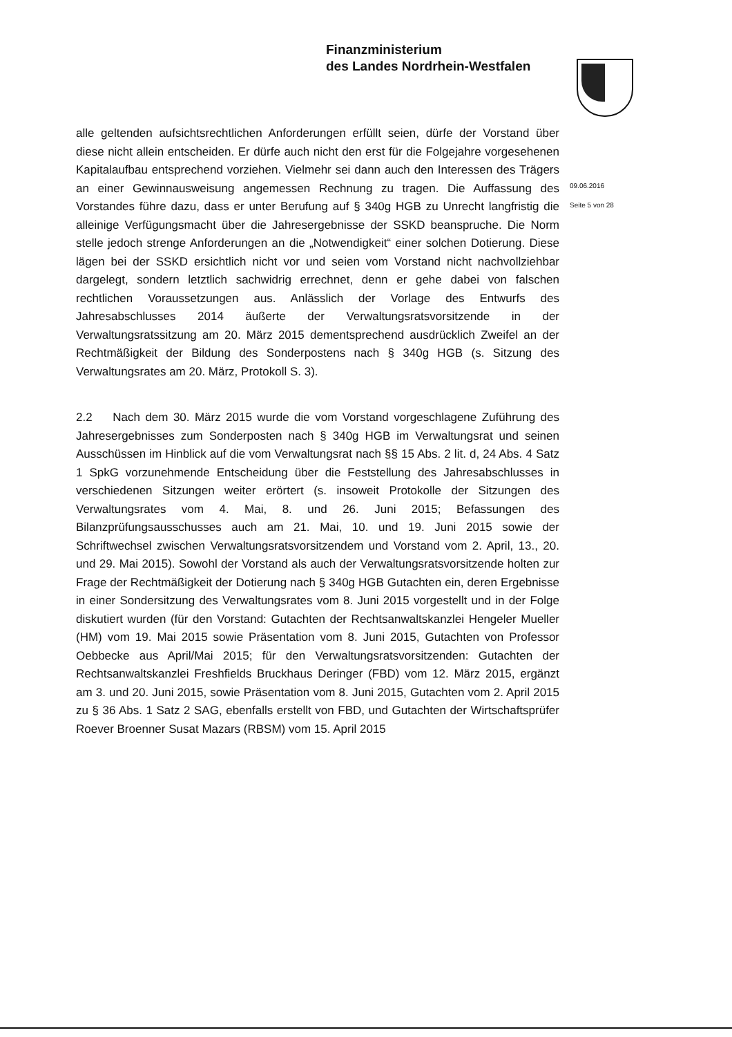Finanzministerium
des Landes Nordrhein-Westfalen
09.06.2016
Seite 5 von 28
alle geltenden aufsichtsrechtlichen Anforderungen erfüllt seien, dürfe der Vorstand über diese nicht allein entscheiden. Er dürfe auch nicht den erst für die Folgejahre vorgesehenen Kapitalaufbau entsprechend vorziehen. Vielmehr sei dann auch den Interessen des Trägers an einer Gewinnausweisung angemessen Rechnung zu tragen. Die Auffassung des Vorstandes führe dazu, dass er unter Berufung auf § 340g HGB zu Unrecht langfristig die alleinige Verfügungsmacht über die Jahresergebnisse der SSKD beanspruche. Die Norm stelle jedoch strenge Anforderungen an die „Notwendigkeit“ einer solchen Dotierung. Diese lägen bei der SSKD ersichtlich nicht vor und seien vom Vorstand nicht nachvollziehbar dargelegt, sondern letztlich sachwidrig errechnet, denn er gehe dabei von falschen rechtlichen Voraussetzungen aus. Anlässlich der Vorlage des Entwurfs des Jahresabschlusses 2014 äußerte der Verwaltungsratsvorsitzende in der Verwaltungsratssitzung am 20. März 2015 dementsprechend ausdrücklich Zweifel an der Rechtmäßigkeit der Bildung des Sonderpostens nach § 340g HGB (s. Sitzung des Verwaltungsrates am 20. März, Protokoll S. 3).
2.2 Nach dem 30. März 2015 wurde die vom Vorstand vorgeschlagene Zuführung des Jahresergebnisses zum Sonderposten nach § 340g HGB im Verwaltungsrat und seinen Ausschüssen im Hinblick auf die vom Verwaltungsrat nach §§ 15 Abs. 2 lit. d, 24 Abs. 4 Satz 1 SpkG vorzunehmende Entscheidung über die Feststellung des Jahresabschlusses in verschiedenen Sitzungen weiter erörtert (s. insoweit Protokolle der Sitzungen des Verwaltungsrates vom 4. Mai, 8. und 26. Juni 2015; Befassungen des Bilanzprüfungsausschusses auch am 21. Mai, 10. und 19. Juni 2015 sowie der Schriftwechsel zwischen Verwaltungsratsvorsitzendem und Vorstand vom 2. April, 13., 20. und 29. Mai 2015). Sowohl der Vorstand als auch der Verwaltungsratsvorsitzende holten zur Frage der Rechtmäßigkeit der Dotierung nach § 340g HGB Gutachten ein, deren Ergebnisse in einer Sondersitzung des Verwaltungsrates vom 8. Juni 2015 vorgestellt und in der Folge diskutiert wurden (für den Vorstand: Gutachten der Rechtsanwaltskanzlei Hengeler Mueller (HM) vom 19. Mai 2015 sowie Präsentation vom 8. Juni 2015, Gutachten von Professor Oebbecke aus April/Mai 2015; für den Verwaltungsratsvorsitzenden: Gutachten der Rechtsanwaltskanzlei Freshfields Bruckhaus Deringer (FBD) vom 12. März 2015, ergänzt am 3. und 20. Juni 2015, sowie Präsentation vom 8. Juni 2015, Gutachten vom 2. April 2015 zu § 36 Abs. 1 Satz 2 SAG, ebenfalls erstellt von FBD, und Gutachten der Wirtschaftsprüfer Roever Broenner Susat Mazars (RBSM) vom 15. April 2015